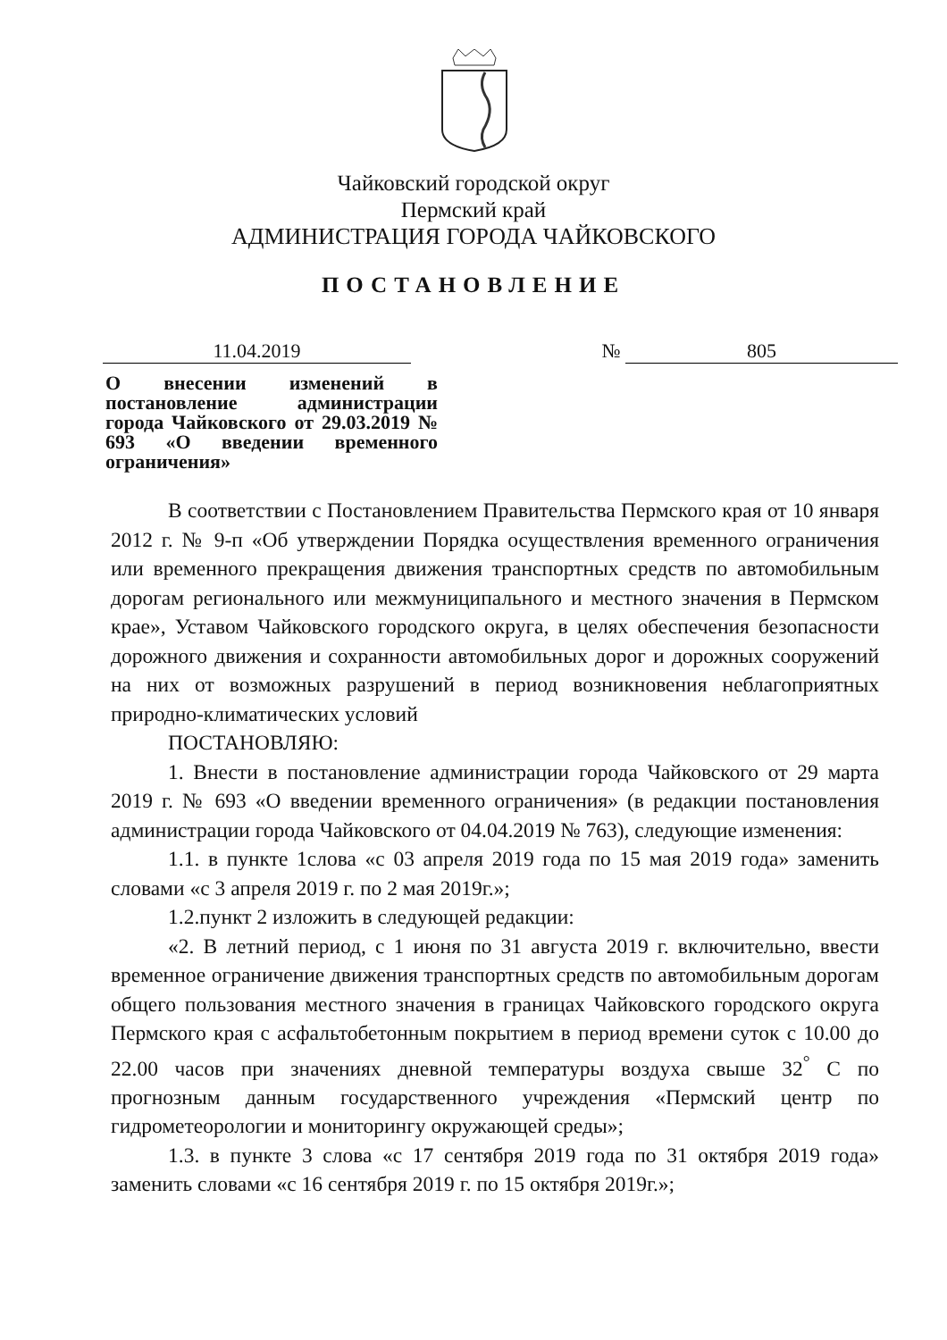Чайковский городской округ
Пермский край
АДМИНИСТРАЦИЯ ГОРОДА ЧАЙКОВСКОГО
ПОСТАНОВЛЕНИЕ
11.04.2019 № 805
О внесении изменений в постановление администрации города Чайковского от 29.03.2019 № 693 «О введении временного ограничения»
В соответствии с Постановлением Правительства Пермского края от 10 января 2012 г. № 9-п «Об утверждении Порядка осуществления временного ограничения или временного прекращения движения транспортных средств по автомобильным дорогам регионального или межмуниципального и местного значения в Пермском крае», Уставом Чайковского городского округа, в целях обеспечения безопасности дорожного движения и сохранности автомобильных дорог и дорожных сооружений на них от возможных разрушений в период возникновения неблагоприятных природно-климатических условий
ПОСТАНОВЛЯЮ:
1. Внести в постановление администрации города Чайковского от 29 марта 2019 г. № 693 «О введении временного ограничения» (в редакции постановления администрации города Чайковского от 04.04.2019 № 763), следующие изменения:
1.1. в пункте 1слова «с 03 апреля 2019 года по 15 мая 2019 года» заменить словами «с 3 апреля 2019 г. по 2 мая 2019г.»;
1.2.пункт 2 изложить в следующей редакции:
«2. В летний период, с 1 июня по 31 августа 2019 г. включительно, ввести временное ограничение движения транспортных средств по автомобильным дорогам общего пользования местного значения в границах Чайковского городского округа Пермского края с асфальтобетонным покрытием в период времени суток с 10.00 до 22.00 часов при значениях дневной температуры воздуха свыше 32<sup>°</sup> С по прогнозным данным государственного учреждения «Пермский центр по гидрометеорологии и мониторингу окружающей среды»;
1.3. в пункте 3 слова «с 17 сентября 2019 года по 31 октября 2019 года» заменить словами «с 16 сентября 2019 г. по 15 октября 2019г.»;